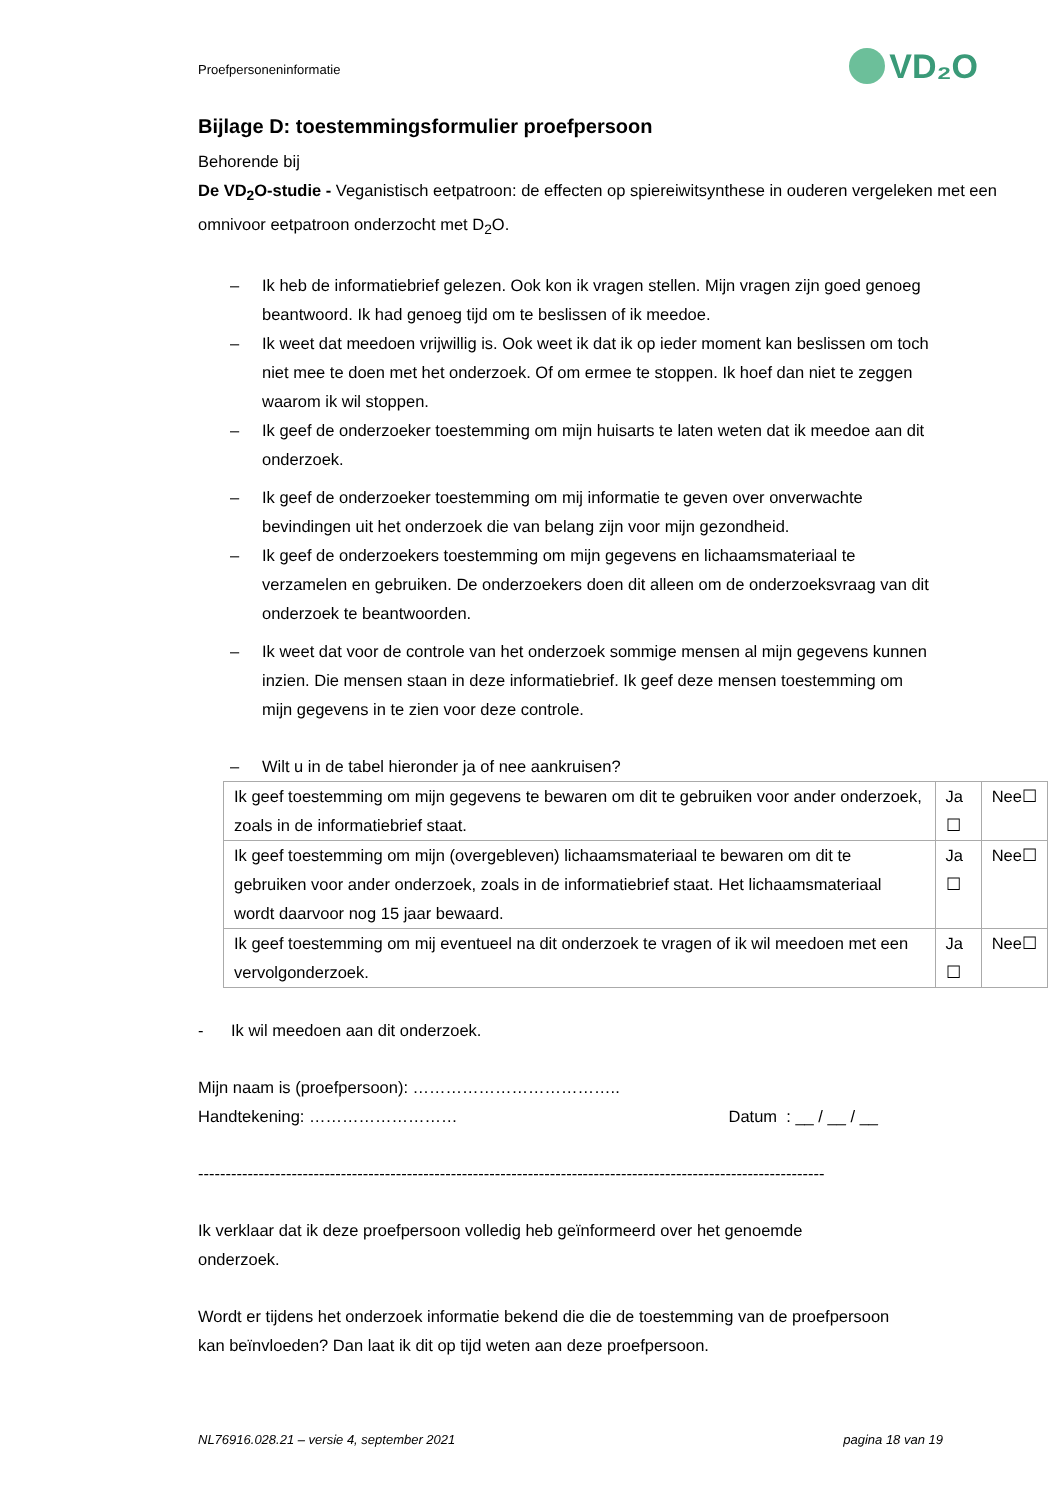Proefpersoneninformatie VD₂O
Bijlage D: toestemmingsformulier proefpersoon
Behorende bij
De VD<sub>2</sub>O-studie - Veganistisch eetpatroon: de effecten op spiereiwitsynthese in ouderen vergeleken met een omnivoor eetpatroon onderzocht met D<sub>2</sub>O.
– Ik heb de informatiebrief gelezen. Ook kon ik vragen stellen. Mijn vragen zijn goed genoeg beantwoord. Ik had genoeg tijd om te beslissen of ik meedoe.
– Ik weet dat meedoen vrijwillig is. Ook weet ik dat ik op ieder moment kan beslissen om toch niet mee te doen met het onderzoek. Of om ermee te stoppen. Ik hoef dan niet te zeggen waarom ik wil stoppen.
– Ik geef de onderzoeker toestemming om mijn huisarts te laten weten dat ik meedoe aan dit onderzoek.
– Ik geef de onderzoeker toestemming om mij informatie te geven over onverwachte bevindingen uit het onderzoek die van belang zijn voor mijn gezondheid.
– Ik geef de onderzoekers toestemming om mijn gegevens en lichaamsmateriaal te verzamelen en gebruiken. De onderzoekers doen dit alleen om de onderzoeksvraag van dit onderzoek te beantwoorden.
– Ik weet dat voor de controle van het onderzoek sommige mensen al mijn gegevens kunnen inzien. Die mensen staan in deze informatiebrief. Ik geef deze mensen toestemming om mijn gegevens in te zien voor deze controle.
– Wilt u in de tabel hieronder ja of nee aankruisen?
| Ik geef toestemming om mijn gegevens te bewaren om dit te gebruiken voor ander onderzoek, zoals in de informatiebrief staat. | Ja ☐ | Nee☐ |
| Ik geef toestemming om mijn (overgebleven) lichaamsmateriaal te bewaren om dit te gebruiken voor ander onderzoek, zoals in de informatiebrief staat. Het lichaamsmateriaal wordt daarvoor nog 15 jaar bewaard. | Ja ☐ | Nee☐ |
| Ik geef toestemming om mij eventueel na dit onderzoek te vragen of ik wil meedoen met een vervolgonderzoek. | Ja ☐ | Nee☐ |
- Ik wil meedoen aan dit onderzoek.
Mijn naam is (proefpersoon): ………………………………..
Handtekening: ……………………… Datum : __ / __ / __
------------------------------------------------------------------------------------------------------------------
Ik verklaar dat ik deze proefpersoon volledig heb geïnformeerd over het genoemde onderzoek.
Wordt er tijdens het onderzoek informatie bekend die die de toestemming van de proefpersoon kan beïnvloeden? Dan laat ik dit op tijd weten aan deze proefpersoon.
NL76916.028.21 – versie 4, september 2021 pagina 18 van 19